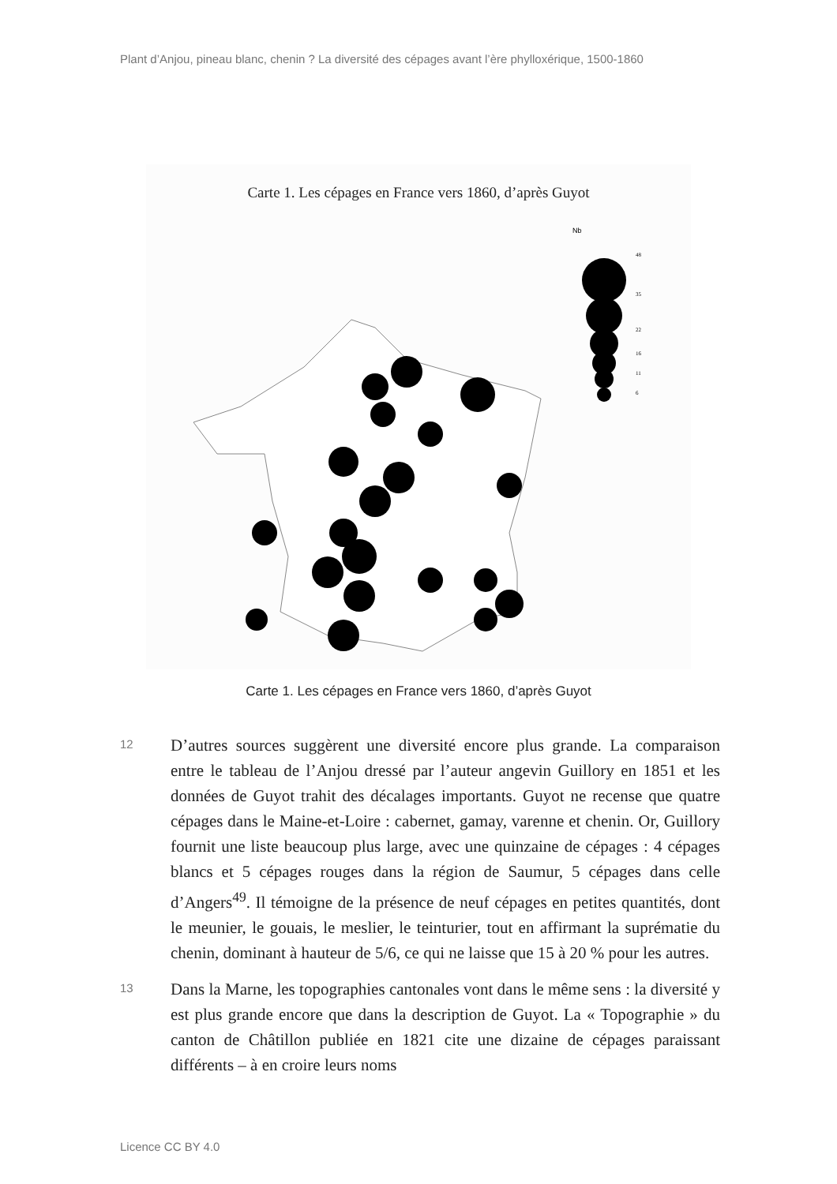Plant d’Anjou, pineau blanc, chenin ? La diversité des cépages avant l’ère phylloxérique, 1500-1860
Carte 1. Les cépages en France vers 1860, d’après Guyot
Nb
48
35
22
16
11
6
Carte 1. Les cépages en France vers 1860, d’après Guyot
12
D’autres sources suggèrent une diversité encore plus grande. La comparaison entre le tableau de l’Anjou dressé par l’auteur angevin Guillory en 1851 et les données de Guyot trahit des décalages impor­tants. Guyot ne recense que quatre cépages dans le Maine-et-Loire : cabernet, gamay, varenne et chenin. Or, Guillory fournit une liste beaucoup plus large, avec une quinzaine de cépages : 4 cépages blancs et 5 cépages rouges dans la région de Saumur, 5 cépages dans celle d’Angers<sup>49</sup>. Il témoigne de la présence de neuf cépages en pe­tites quantités, dont le meunier, le gouais, le meslier, le teinturier, tout en affirmant la suprématie du chenin, dominant à hauteur de 5/6, ce qui ne laisse que 15 à 20 % pour les autres.
13
Dans la Marne, les topographies cantonales vont dans le même sens : la diversité y est plus grande encore que dans la description de Guyot. La « Topographie » du canton de Châtillon publiée en 1821 cite une dizaine de cépages paraissant différents – à en croire leurs noms
Licence CC BY 4.0